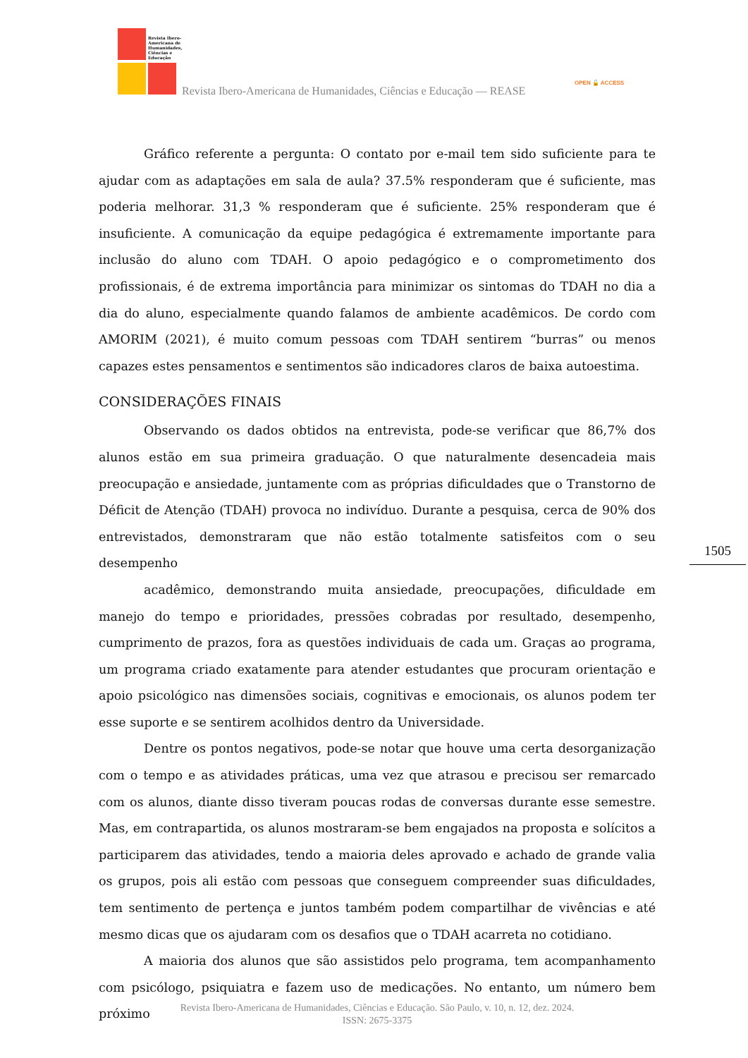Revista Ibero-Americana de Humanidades, Ciências e Educação
Revista Ibero-Americana de Humanidades, Ciências e Educação — REASE
OPEN 🔓 ACCESS
Gráfico referente a pergunta: O contato por e-mail tem sido suficiente para te ajudar com as adaptações em sala de aula? 37.5% responderam que é suficiente, mas poderia melhorar. 31,3 % responderam que é suficiente. 25% responderam que é insuficiente. A comunicação da equipe pedagógica é extremamente importante para inclusão do aluno com TDAH. O apoio pedagógico e o comprometimento dos profissionais, é de extrema importância para minimizar os sintomas do TDAH no dia a dia do aluno, especialmente quando falamos de ambiente acadêmicos. De cordo com AMORIM (2021), é muito comum pessoas com TDAH sentirem “burras” ou menos capazes estes pensamentos e sentimentos são indicadores claros de baixa autoestima.
CONSIDERAÇÕES FINAIS
Observando os dados obtidos na entrevista, pode-se verificar que 86,7% dos alunos estão em sua primeira graduação. O que naturalmente desencadeia mais preocupação e ansiedade, juntamente com as próprias dificuldades que o Transtorno de Déficit de Atenção (TDAH) provoca no indivíduo. Durante a pesquisa, cerca de 90% dos entrevistados, demonstraram que não estão totalmente satisfeitos com o seu desempenho
acadêmico, demonstrando muita ansiedade, preocupações, dificuldade em manejo do tempo e prioridades, pressões cobradas por resultado, desempenho, cumprimento de prazos, fora as questões individuais de cada um. Graças ao programa, um programa criado exatamente para atender estudantes que procuram orientação e apoio psicológico nas dimensões sociais, cognitivas e emocionais, os alunos podem ter esse suporte e se sentirem acolhidos dentro da Universidade.
Dentre os pontos negativos, pode-se notar que houve uma certa desorganização com o tempo e as atividades práticas, uma vez que atrasou e precisou ser remarcado com os alunos, diante disso tiveram poucas rodas de conversas durante esse semestre. Mas, em contrapartida, os alunos mostraram-se bem engajados na proposta e solícitos a participarem das atividades, tendo a maioria deles aprovado e achado de grande valia os grupos, pois ali estão com pessoas que conseguem compreender suas dificuldades, tem sentimento de pertença e juntos também podem compartilhar de vivências e até mesmo dicas que os ajudaram com os desafios que o TDAH acarreta no cotidiano.
A maioria dos alunos que são assistidos pelo programa, tem acompanhamento com psicólogo, psiquiatra e fazem uso de medicações. No entanto, um número bem próximo
1505
Revista Ibero-Americana de Humanidades, Ciências e Educação. São Paulo, v. 10, n. 12, dez. 2024.
ISSN: 2675-3375